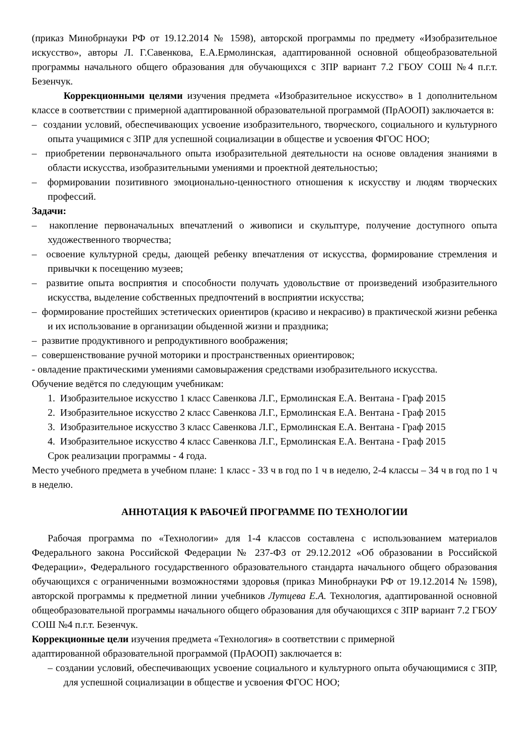(приказ Минобрнауки РФ от 19.12.2014 № 1598), авторской программы по предмету «Изобразительное искусство», авторы Л. Г.Савенкова, Е.А.Ермолинская, адаптированной основной общеобразовательной программы начального общего образования для обучающихся с ЗПР вариант 7.2 ГБОУ СОШ №4 п.г.т. Безенчук.
Коррекционными целями изучения предмета «Изобразительное искусство» в 1 дополнительном классе в соответствии с примерной адаптированной образовательной программой (ПрАООП) заключается в:
– создании условий, обеспечивающих усвоение изобразительного, творческого, социального и культурного опыта учащимися с ЗПР для успешной социализации в обществе и усвоения ФГОС НОО;
– приобретении первоначального опыта изобразительной деятельности на основе овладения знаниями в области искусства, изобразительными умениями и проектной деятельностью;
– формировании позитивного эмоционально-ценностного отношения к искусству и людям творческих профессий.
Задачи:
– накопление первоначальных впечатлений о живописи и скульптуре, получение доступного опыта художественного творчества;
– освоение культурной среды, дающей ребенку впечатления от искусства, формирование стремления и привычки к посещению музеев;
– развитие опыта восприятия и способности получать удовольствие от произведений изобразительного искусства, выделение собственных предпочтений в восприятии искусства;
– формирование простейших эстетических ориентиров (красиво и некрасиво) в практической жизни ребенка и их использование в организации обыденной жизни и праздника;
– развитие продуктивного и репродуктивного воображения;
– совершенствование ручной моторики и пространственных ориентировок;
- овладение практическими умениями самовыражения средствами изобразительного искусства.
Обучение ведётся по следующим учебникам:
1. Изобразительное искусство 1 класс Савенкова Л.Г., Ермолинская Е.А. Вентана - Граф 2015
2. Изобразительное искусство 2 класс Савенкова Л.Г., Ермолинская Е.А. Вентана - Граф 2015
3. Изобразительное искусство 3 класс Савенкова Л.Г., Ермолинская Е.А. Вентана - Граф 2015
4. Изобразительное искусство 4 класс Савенкова Л.Г., Ермолинская Е.А. Вентана - Граф 2015
Срок реализации программы - 4 года.
Место учебного предмета в учебном плане: 1 класс - 33 ч в год по 1 ч в неделю, 2-4 классы – 34 ч в год по 1 ч в неделю.
АННОТАЦИЯ К РАБОЧЕЙ ПРОГРАММЕ ПО ТЕХНОЛОГИИ
Рабочая программа по «Технологии» для 1-4 классов составлена с использованием материалов Федерального закона Российской Федерации № 237-ФЗ от 29.12.2012 «Об образовании в Российской Федерации», Федерального государственного образовательного стандарта начального общего образования обучающихся с ограниченными возможностями здоровья (приказ Минобрнауки РФ от 19.12.2014 № 1598), авторской программы к предметной линии учебников Лутцева Е.А. Технология, адаптированной основной общеобразовательной программы начального общего образования для обучающихся с ЗПР вариант 7.2 ГБОУ СОШ №4 п.г.т. Безенчук.
Коррекционные цели изучения предмета «Технология» в соответствии с примерной
адаптированной образовательной программой (ПрАООП) заключается в:
– создании условий, обеспечивающих усвоение социального и культурного опыта обучающимися с ЗПР, для успешной социализации в обществе и усвоения ФГОС НОО;